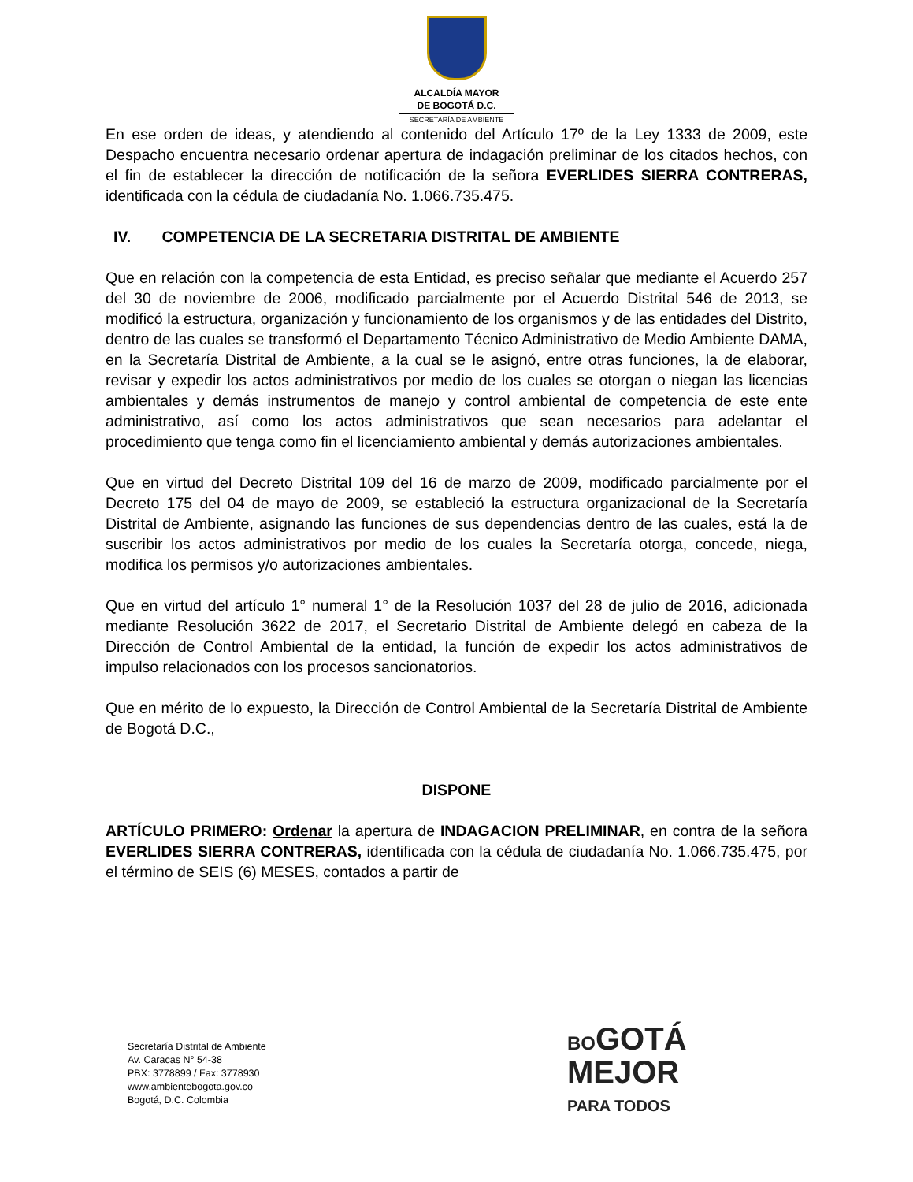ALCALDÍA MAYOR
DE BOGOTÁ D.C.
SECRETARÍA DE AMBIENTE
En ese orden de ideas, y atendiendo al contenido del Artículo 17º de la Ley 1333 de 2009, este Despacho encuentra necesario ordenar apertura de indagación preliminar de los citados hechos, con el fin de establecer la dirección de notificación de la señora EVERLIDES SIERRA CONTRERAS, identificada con la cédula de ciudadanía No. 1.066.735.475.
IV. COMPETENCIA DE LA SECRETARIA DISTRITAL DE AMBIENTE
Que en relación con la competencia de esta Entidad, es preciso señalar que mediante el Acuerdo 257 del 30 de noviembre de 2006, modificado parcialmente por el Acuerdo Distrital 546 de 2013, se modificó la estructura, organización y funcionamiento de los organismos y de las entidades del Distrito, dentro de las cuales se transformó el Departamento Técnico Administrativo de Medio Ambiente DAMA, en la Secretaría Distrital de Ambiente, a la cual se le asignó, entre otras funciones, la de elaborar, revisar y expedir los actos administrativos por medio de los cuales se otorgan o niegan las licencias ambientales y demás instrumentos de manejo y control ambiental de competencia de este ente administrativo, así como los actos administrativos que sean necesarios para adelantar el procedimiento que tenga como fin el licenciamiento ambiental y demás autorizaciones ambientales.
Que en virtud del Decreto Distrital 109 del 16 de marzo de 2009, modificado parcialmente por el Decreto 175 del 04 de mayo de 2009, se estableció la estructura organizacional de la Secretaría Distrital de Ambiente, asignando las funciones de sus dependencias dentro de las cuales, está la de suscribir los actos administrativos por medio de los cuales la Secretaría otorga, concede, niega, modifica los permisos y/o autorizaciones ambientales.
Que en virtud del artículo 1° numeral 1° de la Resolución 1037 del 28 de julio de 2016, adicionada mediante Resolución 3622 de 2017, el Secretario Distrital de Ambiente delegó en cabeza de la Dirección de Control Ambiental de la entidad, la función de expedir los actos administrativos de impulso relacionados con los procesos sancionatorios.
Que en mérito de lo expuesto, la Dirección de Control Ambiental de la Secretaría Distrital de Ambiente de Bogotá D.C.,
DISPONE
ARTÍCULO PRIMERO: Ordenar la apertura de INDAGACION PRELIMINAR, en contra de la señora EVERLIDES SIERRA CONTRERAS, identificada con la cédula de ciudadanía No. 1.066.735.475, por el término de SEIS (6) MESES, contados a partir de
Secretaría Distrital de Ambiente
Av. Caracas N° 54-38
PBX: 3778899 / Fax: 3778930
www.ambientebogota.gov.co
Bogotá, D.C. Colombia
BOGOTÁ
MEJOR
PARA TODOS